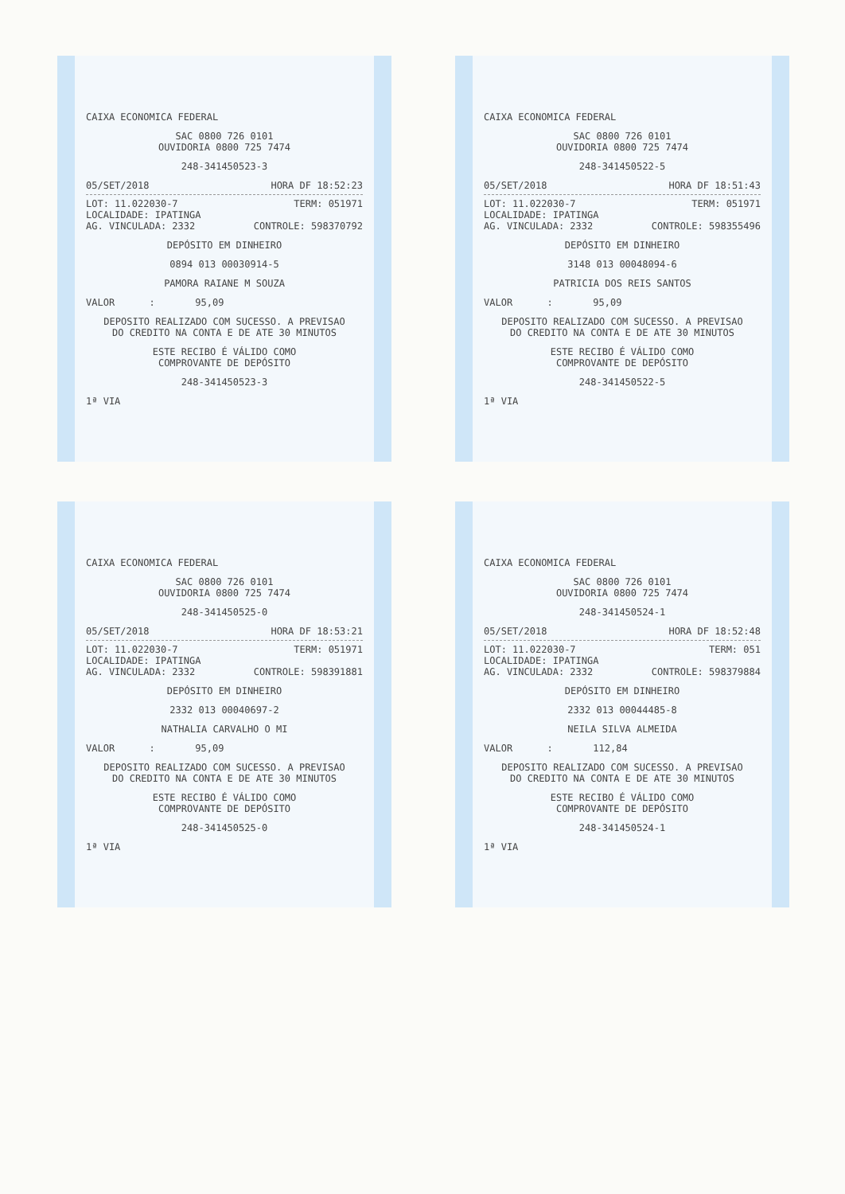CAIXA ECONOMICA FEDERAL
SAC 0800 726 0101
OUVIDORIA 0800 725 7474
248-341450523-3
05/SET/2018 HORA DF 18:52:23
LOT: 11.022030-7 TERM: 051971
LOCALIDADE: IPATINGA
AG. VINCULADA: 2332 CONTROLE: 598370792
DEPÓSITO EM DINHEIRO
0894 013 00030914-5
PAMORA RAIANE M SOUZA
VALOR : 95,09
DEPOSITO REALIZADO COM SUCESSO. A PREVISAO
DO CREDITO NA CONTA E DE ATE 30 MINUTOS
ESTE RECIBO É VÁLIDO COMO
COMPROVANTE DE DEPÓSITO
248-341450523-3
1ª VIA
CAIXA ECONOMICA FEDERAL
SAC 0800 726 0101
OUVIDORIA 0800 725 7474
248-341450522-5
05/SET/2018 HORA DF 18:51:43
LOT: 11.022030-7 TERM: 051971
LOCALIDADE: IPATINGA
AG. VINCULADA: 2332 CONTROLE: 598355496
DEPÓSITO EM DINHEIRO
3148 013 00048094-6
PATRICIA DOS REIS SANTOS
VALOR : 95,09
DEPOSITO REALIZADO COM SUCESSO. A PREVISAO
DO CREDITO NA CONTA E DE ATE 30 MINUTOS
ESTE RECIBO É VÁLIDO COMO
COMPROVANTE DE DEPÓSITO
248-341450522-5
1ª VIA
CAIXA ECONOMICA FEDERAL
SAC 0800 726 0101
OUVIDORIA 0800 725 7474
248-341450525-0
05/SET/2018 HORA DF 18:53:21
LOT: 11.022030-7 TERM: 051971
LOCALIDADE: IPATINGA
AG. VINCULADA: 2332 CONTROLE: 598391881
DEPÓSITO EM DINHEIRO
2332 013 00040697-2
NATHALIA CARVALHO O MI
VALOR : 95,09
DEPOSITO REALIZADO COM SUCESSO. A PREVISAO
DO CREDITO NA CONTA E DE ATE 30 MINUTOS
ESTE RECIBO É VÁLIDO COMO
COMPROVANTE DE DEPÓSITO
248-341450525-0
1ª VIA
CAIXA ECONOMICA FEDERAL
SAC 0800 726 0101
OUVIDORIA 0800 725 7474
248-341450524-1
05/SET/2018 HORA DF 18:52:48
LOT: 11.022030-7 TERM: 051
LOCALIDADE: IPATINGA
AG. VINCULADA: 2332 CONTROLE: 598379884
DEPÓSITO EM DINHEIRO
2332 013 00044485-8
NEILA SILVA ALMEIDA
VALOR : 112,84
DEPOSITO REALIZADO COM SUCESSO. A PREVISAO
DO CREDITO NA CONTA E DE ATE 30 MINUTOS
ESTE RECIBO É VÁLIDO COMO
COMPROVANTE DE DEPÓSITO
248-341450524-1
1ª VIA